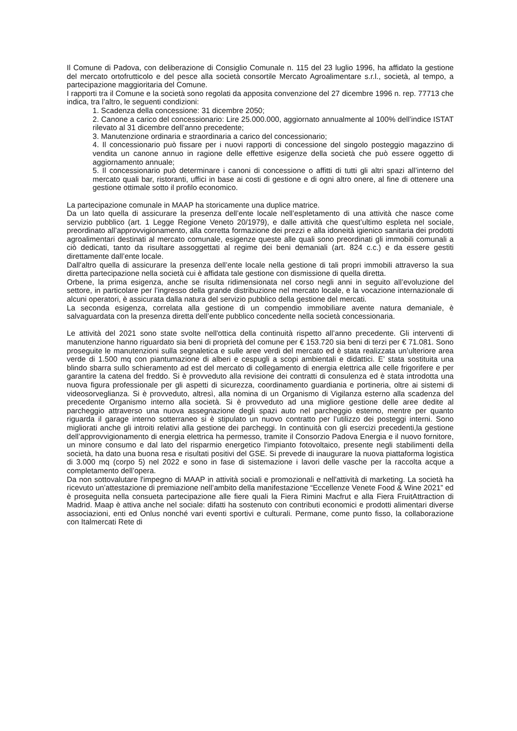Il Comune di Padova, con deliberazione di Consiglio Comunale n. 115 del 23 luglio 1996, ha affidato la gestione del mercato ortofrutticolo e del pesce alla società consortile Mercato Agroalimentare s.r.l., società, al tempo, a partecipazione maggioritaria del Comune.
I rapporti tra il Comune e la società sono regolati da apposita convenzione del 27 dicembre 1996 n. rep. 77713 che indica, tra l’altro, le seguenti condizioni:
1. Scadenza della concessione: 31 dicembre 2050;
2. Canone a carico del concessionario: Lire 25.000.000, aggiornato annualmente al 100% dell’indice ISTAT rilevato al 31 dicembre dell’anno precedente;
3. Manutenzione ordinaria e straordinaria a carico del concessionario;
4. Il concessionario può fissare per i nuovi rapporti di concessione del singolo posteggio magazzino di vendita un canone annuo in ragione delle effettive esigenze della società che può essere oggetto di aggiornamento annuale;
5. Il concessionario può determinare i canoni di concessione o affitti di tutti gli altri spazi all’interno del mercato quali bar, ristoranti, uffici in base ai costi di gestione e di ogni altro onere, al fine di ottenere una gestione ottimale sotto il profilo economico.
La partecipazione comunale in MAAP ha storicamente una duplice matrice.
Da un lato quella di assicurare la presenza dell’ente locale nell’espletamento di una attività che nasce come servizio pubblico (art. 1 Legge Regione Veneto 20/1979), e dalle attività che quest’ultimo espleta nel sociale, preordinato all’approvvigionamento, alla corretta formazione dei prezzi e alla idoneità igienico sanitaria dei prodotti agroalimentari destinati al mercato comunale, esigenze queste alle quali sono preordinati gli immobili comunali a ciò dedicati, tanto da risultare assoggettati al regime dei beni demaniali (art. 824 c.c.) e da essere gestiti direttamente dall’ente locale.
Dall’altro quella di assicurare la presenza dell’ente locale nella gestione di tali propri immobili attraverso la sua diretta partecipazione nella società cui è affidata tale gestione con dismissione di quella diretta.
Orbene, la prima esigenza, anche se risulta ridimensionata nel corso negli anni in seguito all’evoluzione del settore, in particolare per l’ingresso della grande distribuzione nel mercato locale, e la vocazione internazionale di alcuni operatori, è assicurata dalla natura del servizio pubblico della gestione del mercati.
La seconda esigenza, correlata alla gestione di un compendio immobiliare avente natura demaniale, è salvaguardata con la presenza diretta dell’ente pubblico concedente nella società concessionaria.
Le attività del 2021 sono state svolte nell'ottica della continuità rispetto all’anno precedente. Gli interventi di manutenzione hanno riguardato sia beni di proprietà del comune per € 153.720 sia beni di terzi per € 71.081. Sono proseguite le manutenzioni sulla segnaletica e sulle aree verdi del mercato ed è stata realizzata un’ulteriore area verde di 1.500 mq con piantumazione di alberi e cespugli a scopi ambientali e didattici. E’ stata sostituita una blindo sbarra sullo schieramento ad est del mercato di collegamento di energia elettrica alle celle frigorifere e per garantire la catena del freddo. Si è provveduto alla revisione dei contratti di consulenza ed è stata introdotta una nuova figura professionale per gli aspetti di sicurezza, coordinamento guardiania e portineria, oltre ai sistemi di videosorveglianza. Si è provveduto, altresì, alla nomina di un Organismo di Vigilanza esterno alla scadenza del precedente Organismo interno alla società. Si è provveduto ad una migliore gestione delle aree dedite al parcheggio attraverso una nuova assegnazione degli spazi auto nel parcheggio esterno, mentre per quanto riguarda il garage interno sotterraneo si è stipulato un nuovo contratto per l’utilizzo dei posteggi interni. Sono migliorati anche gli introiti relativi alla gestione dei parcheggi. In continuità con gli esercizi precedenti,la gestione dell’approvvigionamento di energia elettrica ha permesso, tramite il Consorzio Padova Energia e il nuovo fornitore, un minore consumo e dal lato del risparmio energetico l'impianto fotovoltaico, presente negli stabilimenti della società, ha dato una buona resa e risultati positivi del GSE. Si prevede di inaugurare la nuova piattaforma logistica di 3.000 mq (corpo 5) nel 2022 e sono in fase di sistemazione i lavori delle vasche per la raccolta acque a completamento dell’opera.
Da non sottovalutare l'impegno di MAAP in attività sociali e promozionali e nell'attività di marketing. La società ha ricevuto un’attestazione di premiazione nell’ambito della manifestazione “Eccellenze Venete Food & Wine 2021” ed è proseguita nella consueta partecipazione alle fiere quali la Fiera Rimini Macfrut e alla Fiera FruitAttraction di Madrid. Maap è attiva anche nel sociale: difatti ha sostenuto con contributi economici e prodotti alimentari diverse associazioni, enti ed Onlus nonché vari eventi sportivi e culturali. Permane, come punto fisso, la collaborazione con Italmercati Rete di